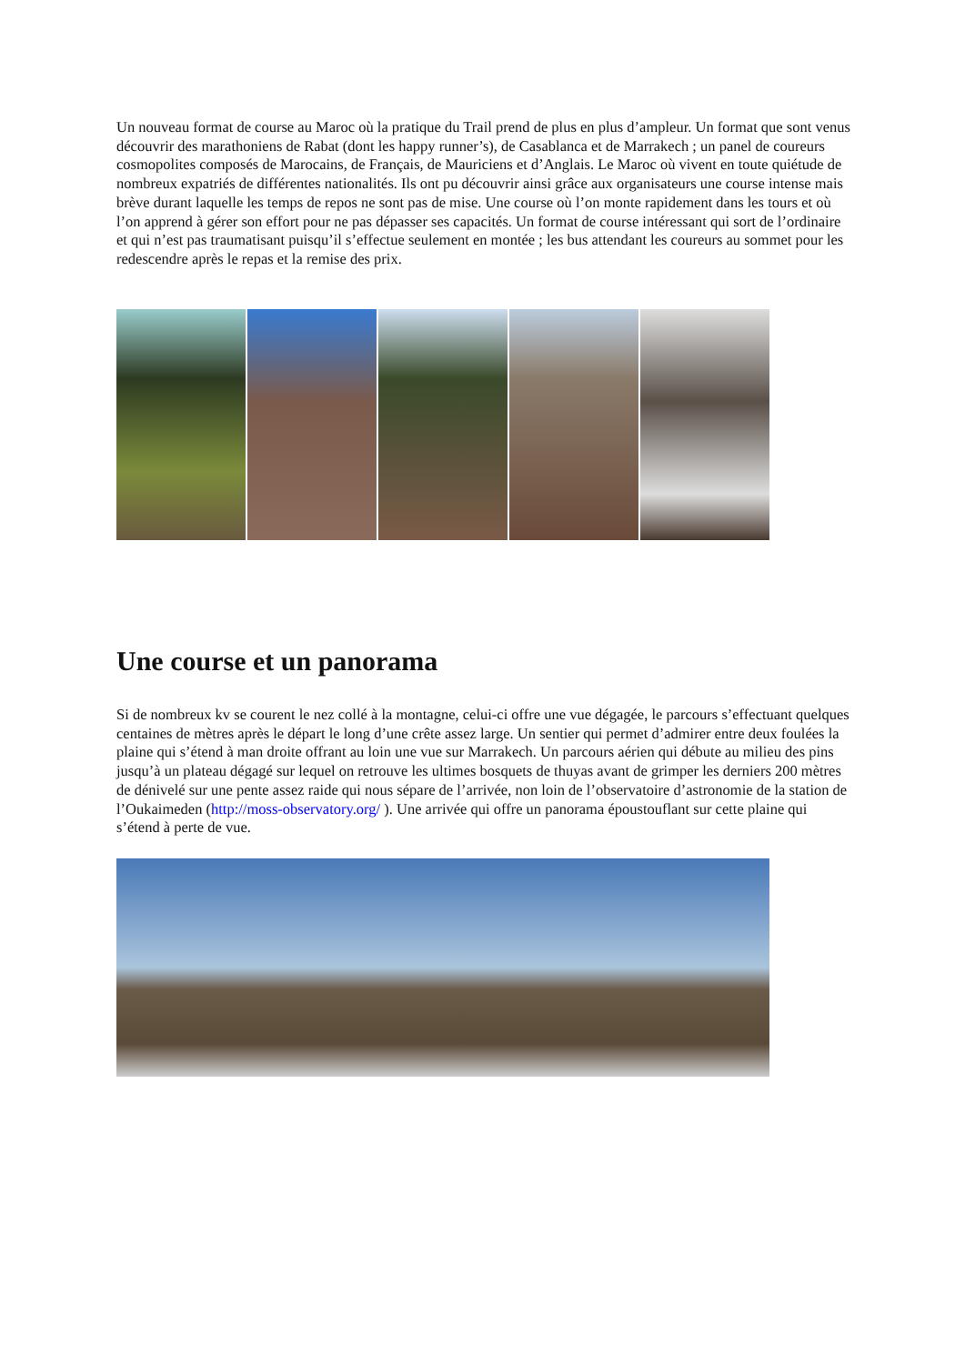Un nouveau format de course au Maroc où la pratique du Trail prend de plus en plus d’ampleur. Un format que sont venus découvrir des marathoniens de Rabat (dont les happy runner’s), de Casablanca et de Marrakech ; un panel de coureurs cosmopolites composés de Marocains, de Français, de Mauriciens et d’Anglais. Le Maroc où vivent en toute quiétude de nombreux expatriés de différentes nationalités. Ils ont pu découvrir ainsi grâce aux organisateurs une course intense mais brève durant laquelle les temps de repos ne sont pas de mise. Une course où l’on monte rapidement dans les tours et où l’on apprend à gérer son effort pour ne pas dépasser ses capacités. Un format de course intéressant qui sort de l’ordinaire et qui n’est pas traumatisant puisqu’il s’effectue seulement en montée ; les bus attendant les coureurs au sommet pour les redescendre après le repas et la remise des prix.
Une course et un panorama
Si de nombreux kv se courent le nez collé à la montagne, celui-ci offre une vue dégagée, le parcours s’effectuant quelques centaines de mètres après le départ le long d’une crête assez large. Un sentier qui permet d’admirer entre deux foulées la plaine qui s’étend à man droite offrant au loin une vue sur Marrakech. Un parcours aérien qui débute au milieu des pins jusqu’à un plateau dégagé sur lequel on retrouve les ultimes bosquets de thuyas avant de grimper les derniers 200 mètres de dénivelé sur une pente assez raide qui nous sépare de l’arrivée, non loin de l’observatoire d’astronomie de la station de l’Oukaimeden (http://moss-observatory.org/ ). Une arrivée qui offre un panorama époustouflant sur cette plaine qui s’étend à perte de vue.